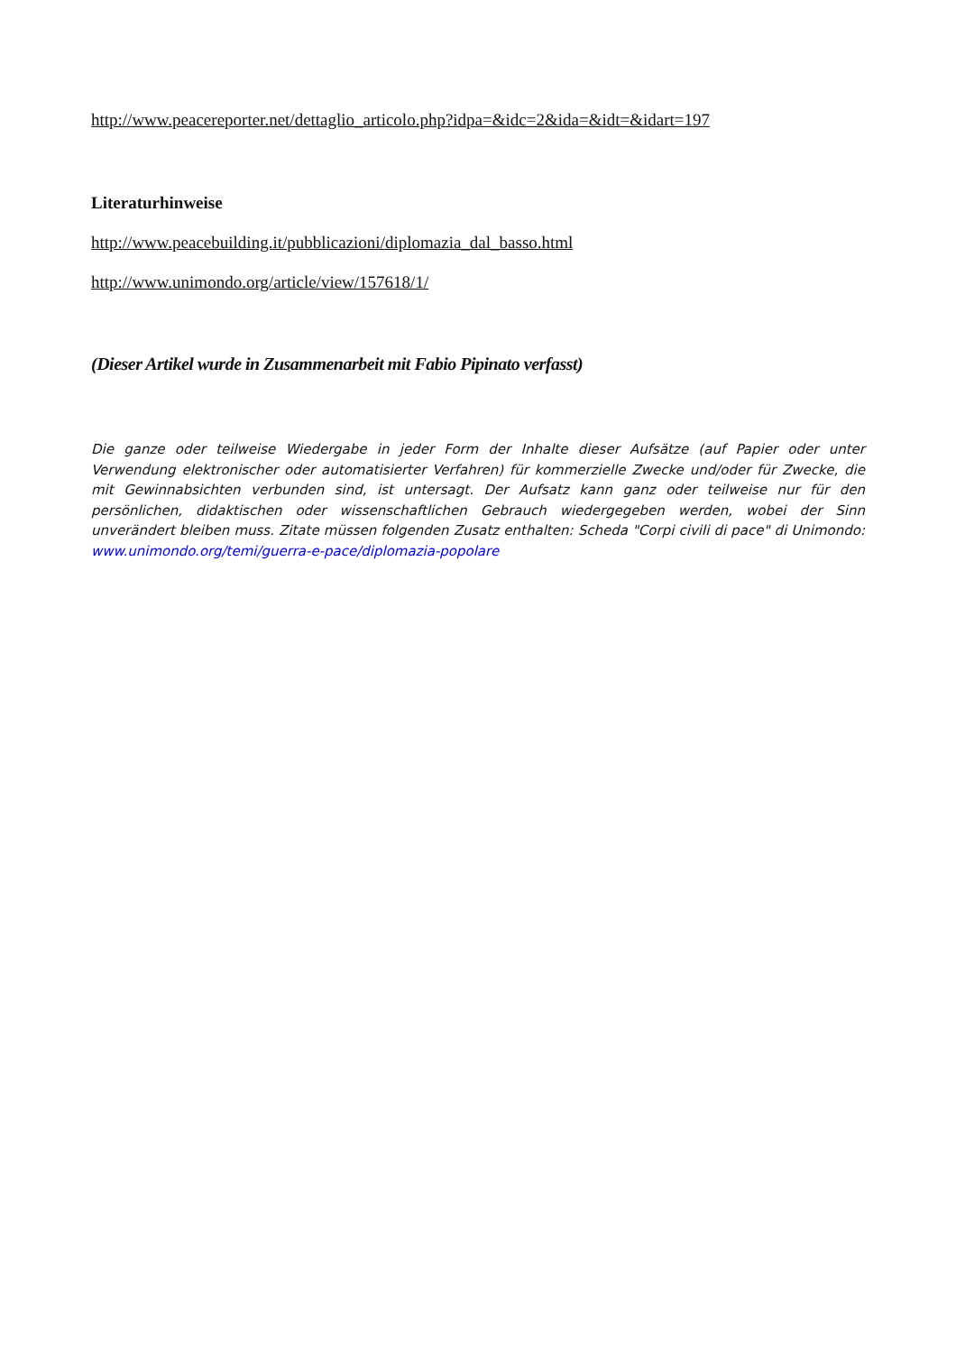http://www.peacereporter.net/dettaglio_articolo.php?idpa=&idc=2&ida=&idt=&idart=197
Literaturhinweise
http://www.peacebuilding.it/pubblicazioni/diplomazia_dal_basso.html
http://www.unimondo.org/article/view/157618/1/
(Dieser Artikel wurde in Zusammenarbeit mit Fabio Pipinato verfasst)
Die ganze oder teilweise Wiedergabe in jeder Form der Inhalte dieser Aufsätze (auf Papier oder unter Verwendung elektronischer oder automatisierter Verfahren) für kommerzielle Zwecke und/oder für Zwecke, die mit Gewinnabsichten verbunden sind, ist untersagt. Der Aufsatz kann ganz oder teilweise nur für den persönlichen, didaktischen oder wissenschaftlichen Gebrauch wiedergegeben werden, wobei der Sinn unverändert bleiben muss. Zitate müssen folgenden Zusatz enthalten: Scheda "Corpi civili di pace" di Unimondo: www.unimondo.org/temi/guerra-e-pace/diplomazia-popolare